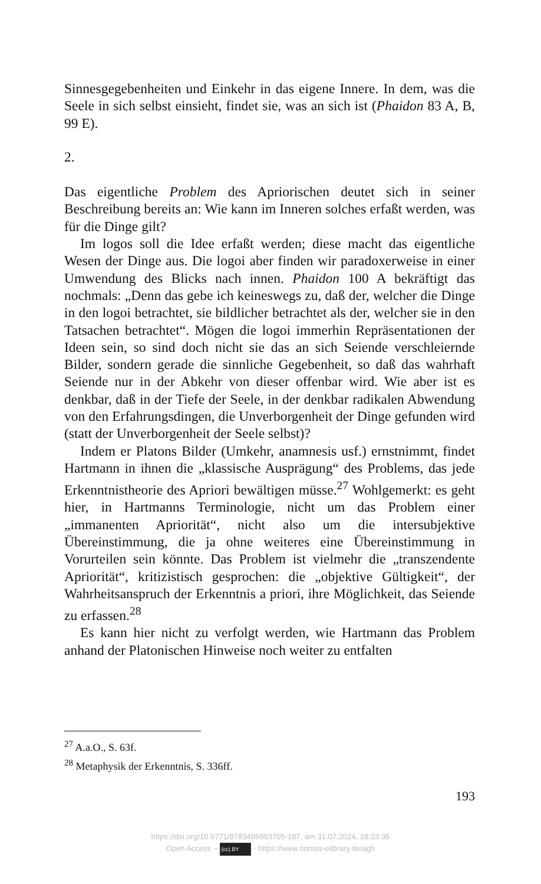Sinnesgegebenheiten und Einkehr in das eigene Innere. In dem, was die Seele in sich selbst einsieht, findet sie, was an sich ist (Phaidon 83 A, B, 99 E).
2.
Das eigentliche Problem des Apriorischen deutet sich in seiner Beschreibung bereits an: Wie kann im Inneren solches erfaßt werden, was für die Dinge gilt?
Im logos soll die Idee erfaßt werden; diese macht das eigentliche Wesen der Dinge aus. Die logoi aber finden wir paradoxerweise in einer Umwendung des Blicks nach innen. Phaidon 100 A bekräftigt das nochmals: „Denn das gebe ich keineswegs zu, daß der, welcher die Dinge in den logoi betrachtet, sie bildlicher betrachtet als der, welcher sie in den Tatsachen betrachtet“. Mögen die logoi immerhin Repräsentationen der Ideen sein, so sind doch nicht sie das an sich Seiende verschleiernde Bilder, sondern gerade die sinnliche Gegebenheit, so daß das wahrhaft Seiende nur in der Abkehr von dieser offenbar wird. Wie aber ist es denkbar, daß in der Tiefe der Seele, in der denkbar radikalen Abwendung von den Erfahrungsdingen, die Unverborgenheit der Dinge gefunden wird (statt der Unverborgenheit der Seele selbst)?
Indem er Platons Bilder (Umkehr, anamnesis usf.) ernstnimmt, findet Hartmann in ihnen die „klassische Ausprägung“ des Problems, das jede Erkenntnistheorie des Apriori bewältigen müsse.<sup>27</sup> Wohlgemerkt: es geht hier, in Hartmanns Terminologie, nicht um das Problem einer „immanenten Apriorität“, nicht also um die intersubjektive Übereinstimmung, die ja ohne weiteres eine Übereinstimmung in Vorurteilen sein könnte. Das Problem ist vielmehr die „transzendente Apriorität“, kritizistisch gesprochen: die „objektive Gültigkeit“, der Wahrheitsanspruch der Erkenntnis a priori, ihre Möglichkeit, das Seiende zu erfassen.<sup>28</sup>
Es kann hier nicht zu verfolgt werden, wie Hartmann das Problem anhand der Platonischen Hinweise noch weiter zu entfalten
<sup>27</sup> A.a.O., S. 63f.
<sup>28</sup> Metaphysik der Erkenntnis, S. 336ff.
193
https://doi.org/10.5771/9783495993705-187, am 31.07.2024, 18:23:35
Open Access – (cc) BY - https://www.nomos-elibrary.de/agb